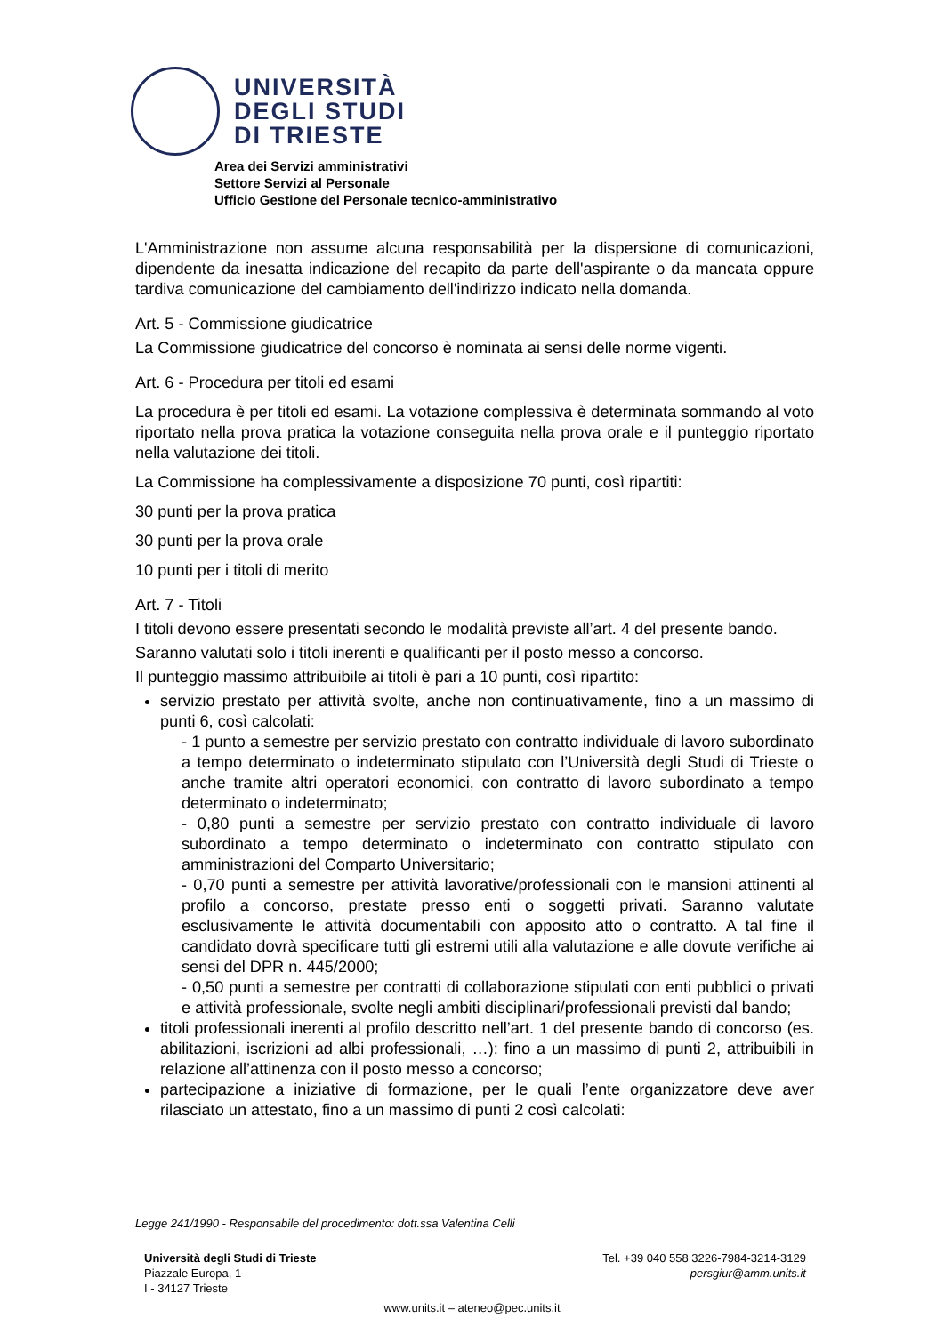UNIVERSITÀ
DEGLI STUDI
DI TRIESTE
Area dei Servizi amministrativi
Settore Servizi al Personale
Ufficio Gestione del Personale tecnico-amministrativo
L'Amministrazione non assume alcuna responsabilità per la dispersione di comunicazioni, dipendente da inesatta indicazione del recapito da parte dell'aspirante o da mancata oppure tardiva comunicazione del cambiamento dell'indirizzo indicato nella domanda.
Art. 5 - Commissione giudicatrice
La Commissione giudicatrice del concorso è nominata ai sensi delle norme vigenti.
Art. 6 - Procedura per titoli ed esami
La procedura è per titoli ed esami. La votazione complessiva è determinata sommando al voto riportato nella prova pratica la votazione conseguita nella prova orale e il punteggio riportato nella valutazione dei titoli.
La Commissione ha complessivamente a disposizione 70 punti, così ripartiti:
30 punti per la prova pratica
30 punti per la prova orale
10 punti per i titoli di merito
Art. 7 - Titoli
I titoli devono essere presentati secondo le modalità previste all’art. 4 del presente bando.
Saranno valutati solo i titoli inerenti e qualificanti per il posto messo a concorso.
Il punteggio massimo attribuibile ai titoli è pari a 10 punti, così ripartito:
servizio prestato per attività svolte, anche non continuativamente, fino a un massimo di punti 6, così calcolati:
- 1 punto a semestre per servizio prestato con contratto individuale di lavoro subordinato a tempo determinato o indeterminato stipulato con l’Università degli Studi di Trieste o anche tramite altri operatori economici, con contratto di lavoro subordinato a tempo determinato o indeterminato;
- 0,80 punti a semestre per servizio prestato con contratto individuale di lavoro subordinato a tempo determinato o indeterminato con contratto stipulato con amministrazioni del Comparto Universitario;
- 0,70 punti a semestre per attività lavorative/professionali con le mansioni attinenti al profilo a concorso, prestate presso enti o soggetti privati. Saranno valutate esclusivamente le attività documentabili con apposito atto o contratto. A tal fine il candidato dovrà specificare tutti gli estremi utili alla valutazione e alle dovute verifiche ai sensi del DPR n. 445/2000;
- 0,50 punti a semestre per contratti di collaborazione stipulati con enti pubblici o privati e attività professionale, svolte negli ambiti disciplinari/professionali previsti dal bando;
titoli professionali inerenti al profilo descritto nell’art. 1 del presente bando di concorso (es. abilitazioni, iscrizioni ad albi professionali, …): fino a un massimo di punti 2, attribuibili in relazione all’attinenza con il posto messo a concorso;
partecipazione a iniziative di formazione, per le quali l’ente organizzatore deve aver rilasciato un attestato, fino a un massimo di punti 2 così calcolati:
Legge 241/1990 - Responsabile del procedimento: dott.ssa Valentina Celli
Università degli Studi di Trieste
Piazzale Europa, 1
I - 34127 Trieste
Tel. +39 040 558 3226-7984-3214-3129
persgiur@amm.units.it
www.units.it – ateneo@pec.units.it